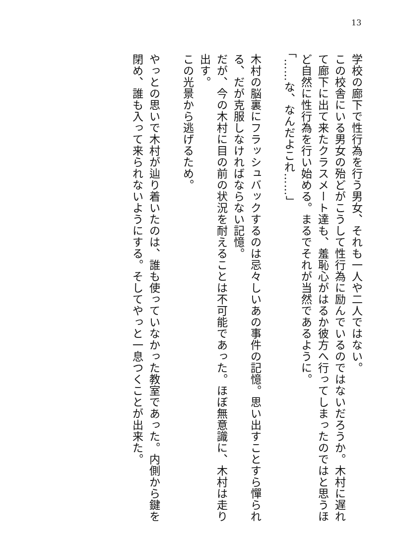13
学校の廊下で性行為を行う男女、それも一人や二人ではない。
この校舎にいる男女の殆どがこうして性行為に励んでいるのではないだろうか。木村に遅れて廊下に出て来たクラスメート達も、羞恥心がはるか彼方へ行ってしまったのではと思うほど自然に性行為を行い始める。まるでそれが当然であるように。
「……な、なんだよこれ……」
木村の脳裏にフラッシュバックするのは忌々しいあの事件の記憶。思い出すことすら憚られる、だが克服しなければならない記憶。
だが、今の木村に目の前の状況を耐えることは不可能であった。ほぼ無意識に、木村は走り出す。
この光景から逃げるため。
やっとの思いで木村が辿り着いたのは、誰も使っていなかった教室であった。内側から鍵を閉め、誰も入って来られないようにする。そしてやっと一息つくことが出来た。